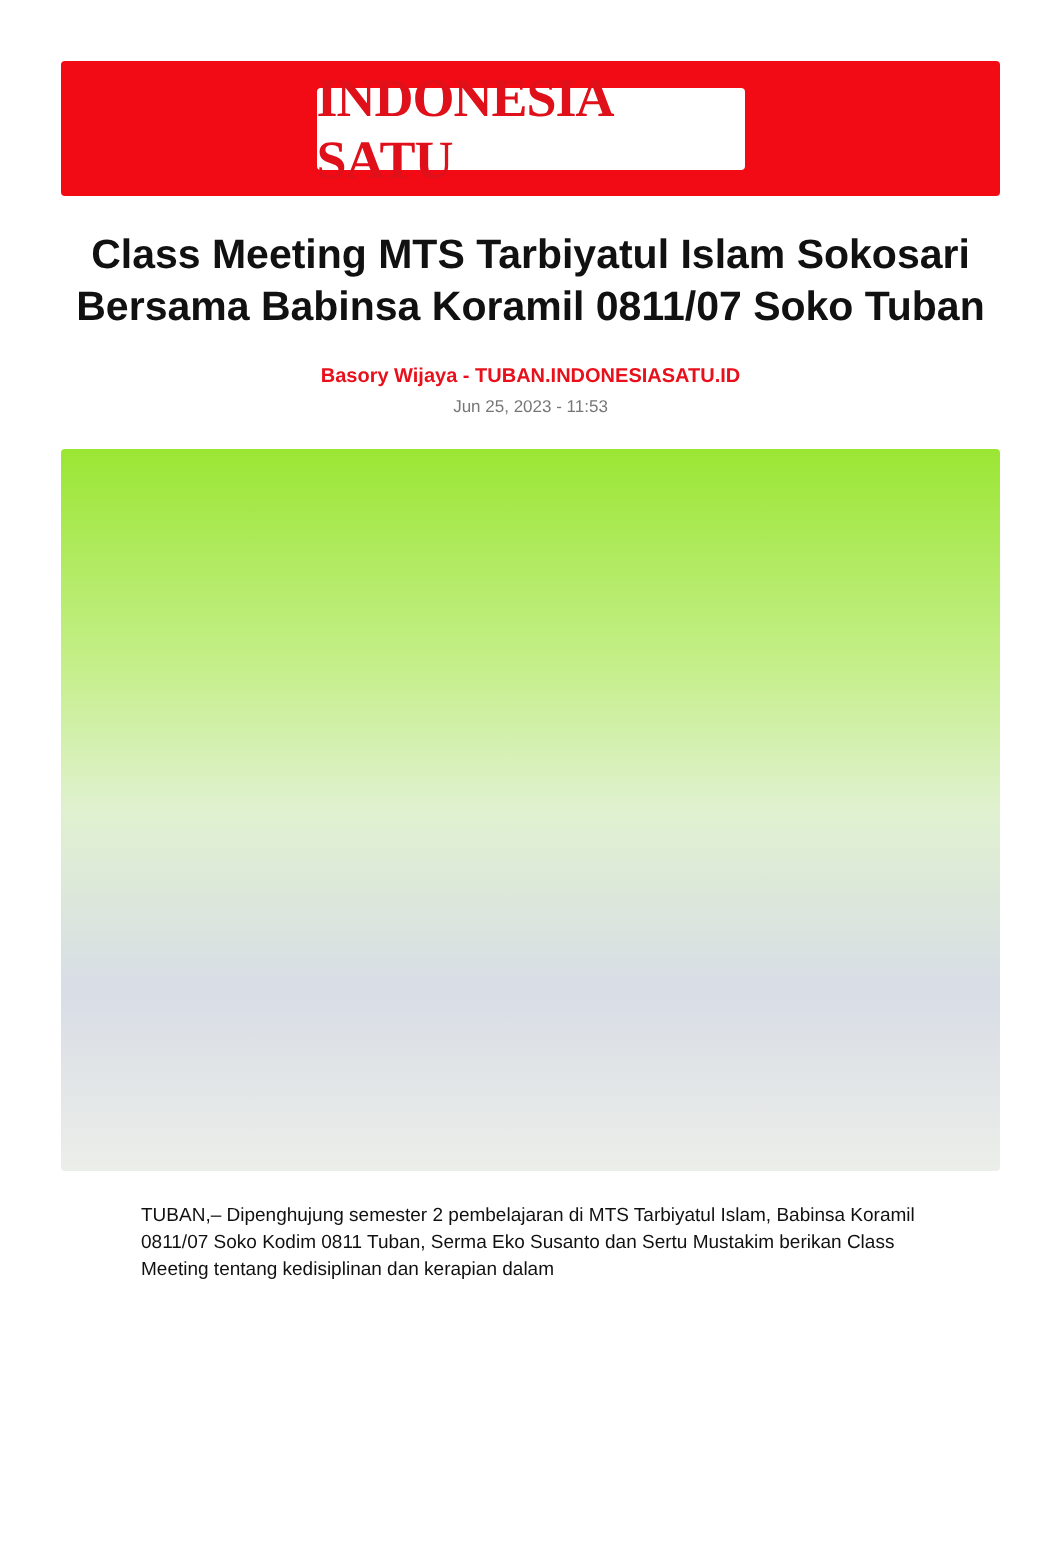INDONESIA SATU
Class Meeting MTS Tarbiyatul Islam Sokosari Bersama Babinsa Koramil 0811/07 Soko Tuban
Basory Wijaya - TUBAN.INDONESIASATU.ID
Jun 25, 2023 - 11:53
TUBAN,– Dipenghujung semester 2 pembelajaran di MTS Tarbiyatul Islam, Babinsa Koramil 0811/07 Soko Kodim 0811 Tuban, Serma Eko Susanto dan Sertu Mustakim berikan Class Meeting tentang kedisiplinan dan kerapian dalam